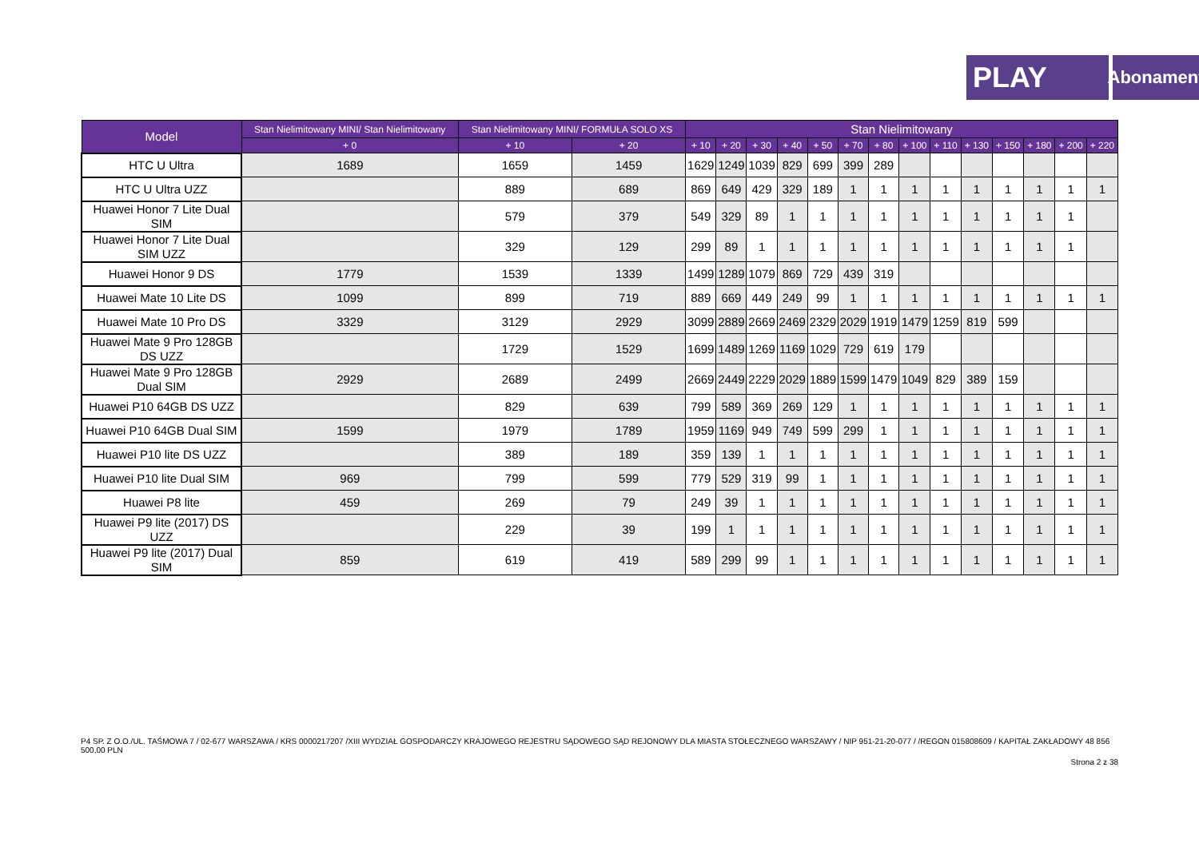PLAY
Abonament
| Model | Stan Nielimitowany MINI/ Stan Nielimitowany | Stan Nielimitowany MINI/ FORMUŁA SOLO XS | | Stan Nielimitowany | | | | | | | | | | | | | |
| --- | --- | --- | --- | --- | --- | --- | --- | --- | --- | --- | --- | --- | --- | --- | --- | --- | --- |
| | + 0 | + 10 | + 20 | + 10 | + 20 | + 30 | + 40 | + 50 | + 70 | + 80 | + 100 | + 110 | + 130 | + 150 | + 180 | + 200 | + 220 |
| HTC U Ultra | 1689 | 1659 | 1459 | 1629 | 1249 | 1039 | 829 | 699 | 399 | 289 | | | | | | | |
| HTC U Ultra UZZ | | 889 | 689 | 869 | 649 | 429 | 329 | 189 | 1 | 1 | 1 | 1 | 1 | 1 | 1 | 1 | 1 |
| Huawei Honor 7 Lite Dual SIM | | 579 | 379 | 549 | 329 | 89 | 1 | 1 | 1 | 1 | 1 | 1 | 1 | 1 | 1 | 1 | |
| Huawei Honor 7 Lite Dual SIM UZZ | | 329 | 129 | 299 | 89 | 1 | 1 | 1 | 1 | 1 | 1 | 1 | 1 | 1 | 1 | 1 | |
| Huawei Honor 9 DS | 1779 | 1539 | 1339 | 1499 | 1289 | 1079 | 869 | 729 | 439 | 319 | | | | | | | |
| Huawei Mate 10 Lite DS | 1099 | 899 | 719 | 889 | 669 | 449 | 249 | 99 | 1 | 1 | 1 | 1 | 1 | 1 | 1 | 1 | 1 |
| Huawei Mate 10 Pro DS | 3329 | 3129 | 2929 | 3099 | 2889 | 2669 | 2469 | 2329 | 2029 | 1919 | 1479 | 1259 | 819 | 599 | | | |
| Huawei Mate 9 Pro 128GB DS UZZ | | 1729 | 1529 | 1699 | 1489 | 1269 | 1169 | 1029 | 729 | 619 | 179 | | | | | | |
| Huawei Mate 9 Pro 128GB Dual SIM | 2929 | 2689 | 2499 | 2669 | 2449 | 2229 | 2029 | 1889 | 1599 | 1479 | 1049 | 829 | 389 | 159 | | | |
| Huawei P10 64GB DS UZZ | | 829 | 639 | 799 | 589 | 369 | 269 | 129 | 1 | 1 | 1 | 1 | 1 | 1 | 1 | 1 | 1 |
| Huawei P10 64GB Dual SIM | 1599 | 1979 | 1789 | 1959 | 1169 | 949 | 749 | 599 | 299 | 1 | 1 | 1 | 1 | 1 | 1 | 1 | 1 |
| Huawei P10 lite DS UZZ | | 389 | 189 | 359 | 139 | 1 | 1 | 1 | 1 | 1 | 1 | 1 | 1 | 1 | 1 | 1 | 1 |
| Huawei P10 lite Dual SIM | 969 | 799 | 599 | 779 | 529 | 319 | 99 | 1 | 1 | 1 | 1 | 1 | 1 | 1 | 1 | 1 | 1 |
| Huawei P8 lite | 459 | 269 | 79 | 249 | 39 | 1 | 1 | 1 | 1 | 1 | 1 | 1 | 1 | 1 | 1 | 1 | 1 |
| Huawei P9 lite (2017) DS UZZ | | 229 | 39 | 199 | 1 | 1 | 1 | 1 | 1 | 1 | 1 | 1 | 1 | 1 | 1 | 1 | 1 |
| Huawei P9 lite (2017) Dual SIM | 859 | 619 | 419 | 589 | 299 | 99 | 1 | 1 | 1 | 1 | 1 | 1 | 1 | 1 | 1 | 1 | 1 |
P4 SP. Z O.O./UL. TAŚMOWA 7 / 02-677 WARSZAWA / KRS 0000217207 /XIII WYDZIAŁ GOSPODARCZY KRAJOWEGO REJESTRU SĄDOWEGO SĄD REJONOWY DLA MIASTA STOŁECZNEGO WARSZAWY / NIP 951-21-20-077 / /REGON 015808609 / KAPITAŁ ZAKŁADOWY 48 856 500,00 PLN
Strona 2 z 38